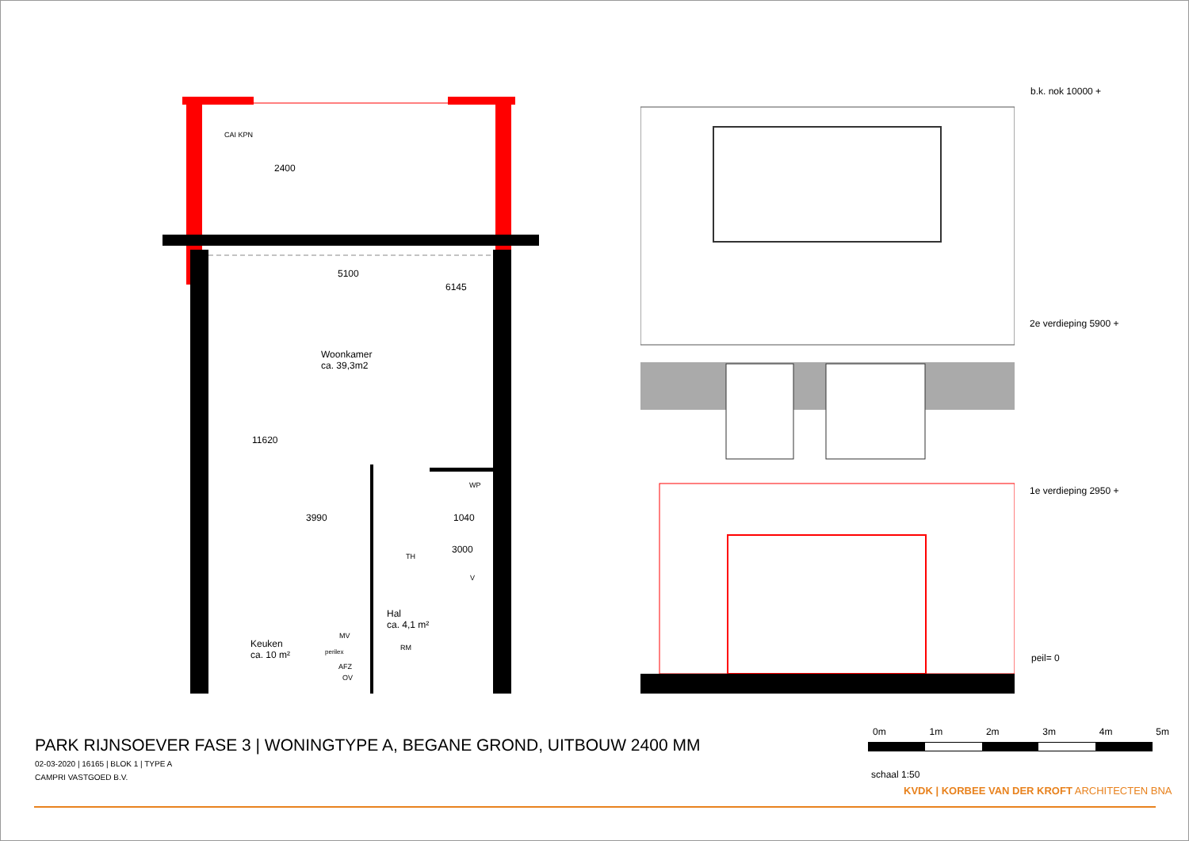Woonkamer
ca. 39,3m2
5100
2400
6145
11620
3990 1040
3000
Hal
ca. 4,1 m²
Keuken
ca. 10 m²
CAI KPN
WP
TH
RM
MV
perilex
AFZ
OV
V
b.k. nok 10000 +
2e verdieping 5900 +
1e verdieping 2950 +
peil= 0
PARK RIJNSOEVER FASE 3 | WONINGTYPE A, BEGANE GROND, UITBOUW 2400 MM
02-03-2020 | 16165 | BLOK 1 | TYPE A
CAMPRI VASTGOED B.V.
0m 1m 2m 3m 4m 5m
schaal 1:50
KVDK | KORBEE VAN DER KROFT ARCHITECTEN BNA